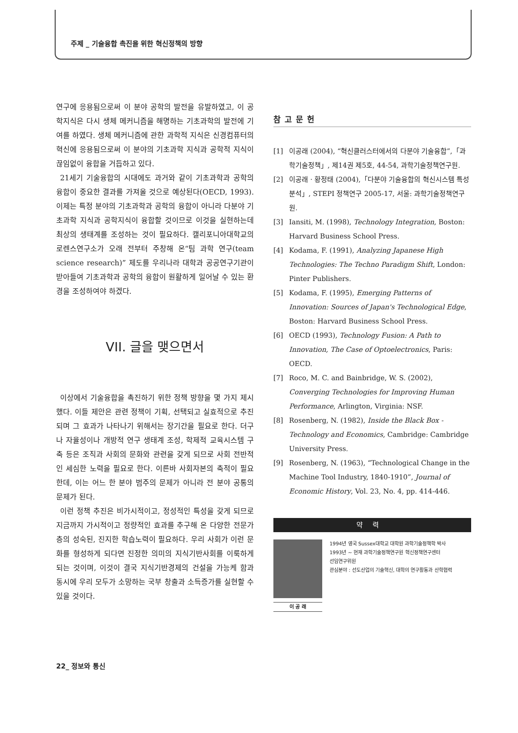주제 _ 기술융합 촉진을 위한 혁신정책의 방향
연구에 응용됨으로써 이 분야 공학의 발전을 유발하였고, 이 공학지식은 다시 생체 메커니즘을 해명하는 기초과학의 발전에 기여를 하였다. 생체 메커니즘에 관한 과학적 지식은 신경컴퓨터의 혁신에 응용됨으로써 이 분야의 기초과학 지식과 공학적 지식이 끊임없이 융합을 거듭하고 있다.
21세기 기술융합의 시대에도 과거와 같이 기초과학과 공학의 융합이 중요한 결과를 가져올 것으로 예상된다(OECD, 1993). 이제는 특정 분야의 기초과학과 공학의 융합이 아니라 다분야 기초과학 지식과 공학지식이 융합할 것이므로 이것을 실현하는데 최상의 생태계를 조성하는 것이 필요하다. 캘리포니아대학교의 로렌스연구소가 오래 전부터 주창해 온“팀 과학 연구(team science research)” 제도를 우리나라 대학과 공공연구기관이 받아들여 기초과학과 공학의 융합이 원활하게 일어날 수 있는 환경을 조성하여야 하겠다.
VII. 글을 맺으면서
이상에서 기술융합을 촉진하기 위한 정책 방향을 몇 가지 제시했다. 이들 제안은 관련 정책이 기획, 선택되고 실효적으로 추진되며 그 효과가 나타나기 위해서는 장기간을 필요로 한다. 더구나 자율성이나 개방적 연구 생태계 조성, 학제적 교육시스템 구축 등은 조직과 사회의 문화와 관련을 갖게 되므로 사회 전반적인 세심한 노력을 필요로 한다. 이른바 사회자본의 축적이 필요한데, 이는 어느 한 분야 범주의 문제가 아니라 전 분야 공통의 문제가 된다.
이런 정책 추진은 비가시적이고, 정성적인 특성을 갖게 되므로 지금까지 가시적이고 정량적인 효과를 추구해 온 다양한 전문가 층의 성숙된, 진지한 학습노력이 필요하다. 우리 사회가 이런 문화를 형성하게 되다면 진정한 의미의 지식기반사회를 이룩하게 되는 것이며, 이것이 결국 지식기반경제의 건설을 가능케 함과 동시에 우리 모두가 소망하는 국부 창출과 소득증가를 실현할 수 있을 것이다.
참고문헌
[1] 이공래 (2004), “혁신클러스터에서의 다분야 기술융합”,「과학기술정책」, 제14권 제5호, 44-54, 과학기술정책연구원.
[2] 이공래 · 황정태 (2004),「다분야 기술융합의 혁신시스템 특성 분석」, STEPI 정책연구 2005-17, 서울: 과학기술정책연구원.
[3] Iansiti, M. (1998), Technology Integration, Boston: Harvard Business School Press.
[4] Kodama, F. (1991), Analyzing Japanese High Technologies: The Techno Paradigm Shift, London: Pinter Publishers.
[5] Kodama, F. (1995), Emerging Patterns of Innovation: Sources of Japan's Technological Edge, Boston: Harvard Business School Press.
[6] OECD (1993), Technology Fusion: A Path to Innovation, The Case of Optoelectronics, Paris: OECD.
[7] Roco, M. C. and Bainbridge, W. S. (2002), Converging Technologies for Improving Human Performance, Arlington, Virginia: NSF.
[8] Rosenberg, N. (1982), Inside the Black Box -Technology and Economics, Cambridge: Cambridge University Press.
[9] Rosenberg, N. (1963), “Technological Change in the Machine Tool Industry, 1840-1910”, Journal of Economic History, Vol. 23, No. 4, pp. 414-446.
약력
이 공 래
1994년 영국 Sussex대학교 대학원 과학기술정책학 박사
1993년 ~ 현재 과학기술정책연구원 혁신정책연구센터
선임연구위원
관심분야 : 선도산업의 기술혁신, 대학의 연구활동과 산학협력
22_ 정보와 통신